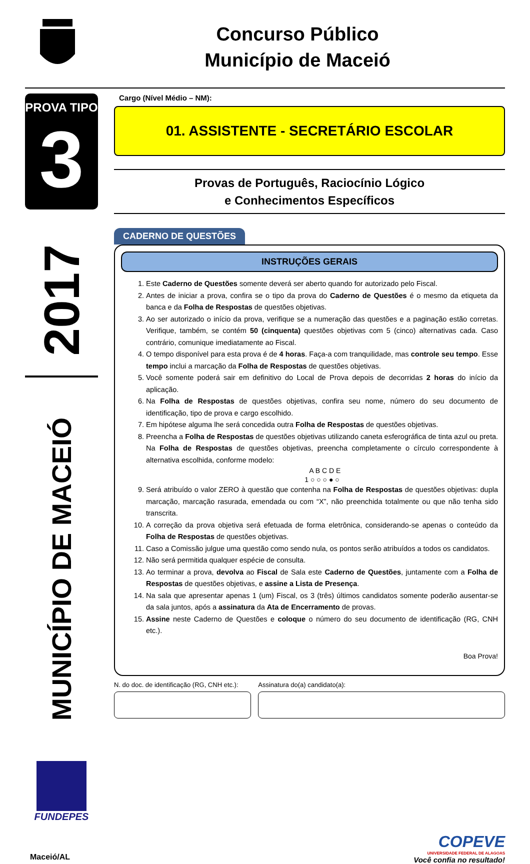Concurso Público
Município de Maceió
PROVA TIPO
3
2017
MUNICÍPIO DE MACEIÓ
FUNDEPES
Cargo (Nível Médio – NM):
01. ASSISTENTE - SECRETÁRIO ESCOLAR
Provas de Português, Raciocínio Lógico
e Conhecimentos Específicos
CADERNO DE QUESTÕES
INSTRUÇÕES GERAIS
1. Este Caderno de Questões somente deverá ser aberto quando for autorizado pelo Fiscal.
2. Antes de iniciar a prova, confira se o tipo da prova do Caderno de Questões é o mesmo da etiqueta da banca e da Folha de Respostas de questões objetivas.
3. Ao ser autorizado o início da prova, verifique se a numeração das questões e a paginação estão corretas. Verifique, também, se contém 50 (cinquenta) questões objetivas com 5 (cinco) alternativas cada. Caso contrário, comunique imediatamente ao Fiscal.
4. O tempo disponível para esta prova é de 4 horas. Faça-a com tranquilidade, mas controle seu tempo. Esse tempo inclui a marcação da Folha de Respostas de questões objetivas.
5. Você somente poderá sair em definitivo do Local de Prova depois de decorridas 2 horas do início da aplicação.
6. Na Folha de Respostas de questões objetivas, confira seu nome, número do seu documento de identificação, tipo de prova e cargo escolhido.
7. Em hipótese alguma lhe será concedida outra Folha de Respostas de questões objetivas.
8. Preencha a Folha de Respostas de questões objetivas utilizando caneta esferográfica de tinta azul ou preta. Na Folha de Respostas de questões objetivas, preencha completamente o círculo correspondente à alternativa escolhida, conforme modelo:
A B C D E
1 ○ ○ ○ ● ○
9. Será atribuído o valor ZERO à questão que contenha na Folha de Respostas de questões objetivas: dupla marcação, marcação rasurada, emendada ou com “X”, não preenchida totalmente ou que não tenha sido transcrita.
10. A correção da prova objetiva será efetuada de forma eletrônica, considerando-se apenas o conteúdo da Folha de Respostas de questões objetivas.
11. Caso a Comissão julgue uma questão como sendo nula, os pontos serão atribuídos a todos os candidatos.
12. Não será permitida qualquer espécie de consulta.
13. Ao terminar a prova, devolva ao Fiscal de Sala este Caderno de Questões, juntamente com a Folha de Respostas de questões objetivas, e assine a Lista de Presença.
14. Na sala que apresentar apenas 1 (um) Fiscal, os 3 (três) últimos candidatos somente poderão ausentar-se da sala juntos, após a assinatura da Ata de Encerramento de provas.
15. Assine neste Caderno de Questões e coloque o número do seu documento de identificação (RG, CNH etc.).
Boa Prova!
N. do doc. de identificação (RG, CNH etc.):
Assinatura do(a) candidato(a):
Maceió/AL
COPEVE
UNIVERSIDADE FEDERAL DE ALAGOAS
Você confia no resultado!